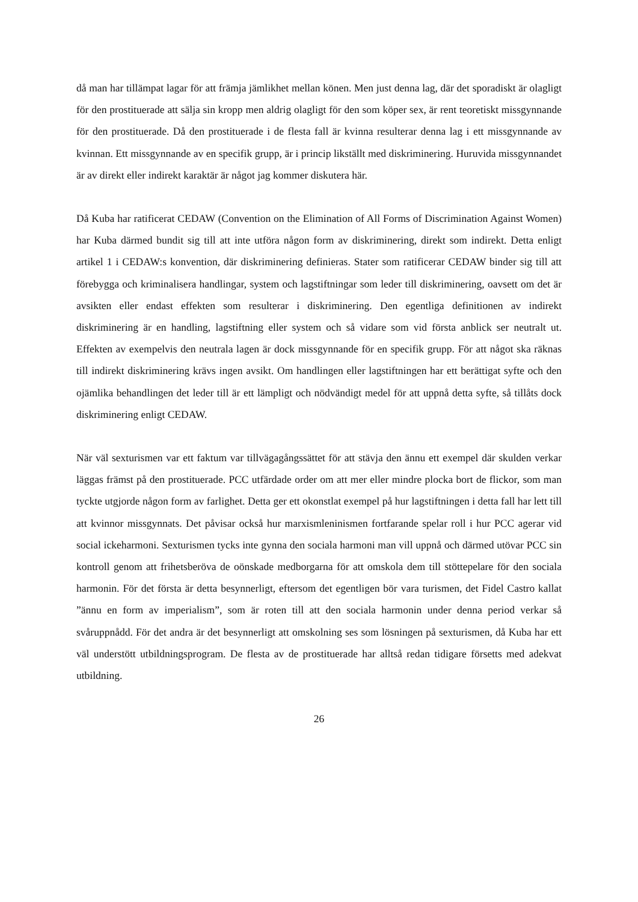då man har tillämpat lagar för att främja jämlikhet mellan könen. Men just denna lag, där det sporadiskt är olagligt för den prostituerade att sälja sin kropp men aldrig olagligt för den som köper sex, är rent teoretiskt missgynnande för den prostituerade. Då den prostituerade i de flesta fall är kvinna resulterar denna lag i ett missgynnande av kvinnan. Ett missgynnande av en specifik grupp, är i princip likställt med diskriminering. Huruvida missgynnandet är av direkt eller indirekt karaktär är något jag kommer diskutera här.
Då Kuba har ratificerat CEDAW (Convention on the Elimination of All Forms of Discrimination Against Women) har Kuba därmed bundit sig till att inte utföra någon form av diskriminering, direkt som indirekt. Detta enligt artikel 1 i CEDAW:s konvention, där diskriminering definieras. Stater som ratificerar CEDAW binder sig till att förebygga och kriminalisera handlingar, system och lagstiftningar som leder till diskriminering, oavsett om det är avsikten eller endast effekten som resulterar i diskriminering. Den egentliga definitionen av indirekt diskriminering är en handling, lagstiftning eller system och så vidare som vid första anblick ser neutralt ut. Effekten av exempelvis den neutrala lagen är dock missgynnande för en specifik grupp. För att något ska räknas till indirekt diskriminering krävs ingen avsikt. Om handlingen eller lagstiftningen har ett berättigat syfte och den ojämlika behandlingen det leder till är ett lämpligt och nödvändigt medel för att uppnå detta syfte, så tillåts dock diskriminering enligt CEDAW.
När väl sexturismen var ett faktum var tillvägagångssättet för att stävja den ännu ett exempel där skulden verkar läggas främst på den prostituerade. PCC utfärdade order om att mer eller mindre plocka bort de flickor, som man tyckte utgjorde någon form av farlighet. Detta ger ett okonstlat exempel på hur lagstiftningen i detta fall har lett till att kvinnor missgynnats. Det påvisar också hur marxismleninismen fortfarande spelar roll i hur PCC agerar vid social ickeharmoni. Sexturismen tycks inte gynna den sociala harmoni man vill uppnå och därmed utövar PCC sin kontroll genom att frihetsberöva de oönskade medborgarna för att omskola dem till stöttepelare för den sociala harmonin. För det första är detta besynnerligt, eftersom det egentligen bör vara turismen, det Fidel Castro kallat ”ännu en form av imperialism”, som är roten till att den sociala harmonin under denna period verkar så svåruppnådd. För det andra är det besynnerligt att omskolning ses som lösningen på sexturismen, då Kuba har ett väl understött utbildningsprogram. De flesta av de prostituerade har alltså redan tidigare försetts med adekvat utbildning.
26